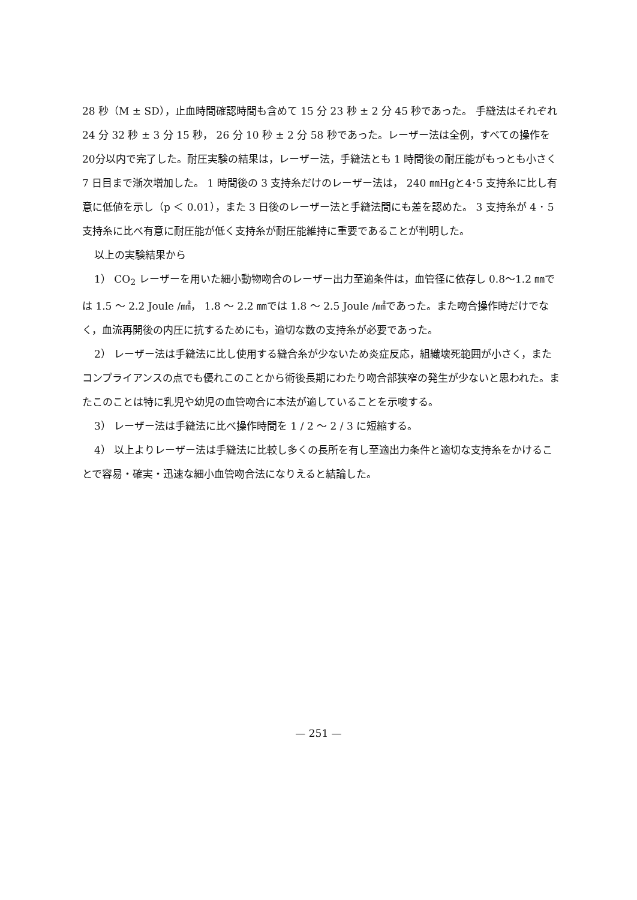28 秒（M ± SD），止血時間確認時間も含めて 15 分 23 秒 ± 2 分 45 秒であった。 手縫法はそれぞれ 24 分 32 秒 ± 3 分 15 秒， 26 分 10 秒 ± 2 分 58 秒であった。レーザー法は全例，すべての操作を20分以内で完了した。耐圧実験の結果は，レーザー法，手縫法とも 1 時間後の耐圧能がもっとも小さく 7 日目まで漸次増加した。 1 時間後の 3 支持糸だけのレーザー法は， 240 ㎜Hgと4･5 支持糸に比し有意に低値を示し（p ＜ 0.01），また 3 日後のレーザー法と手縫法間にも差を認めた。 3 支持糸が 4 ･ 5 支持糸に比べ有意に耐圧能が低く支持糸が耐圧能維持に重要であることが判明した。
以上の実験結果から
1） CO<sub>2</sub> レーザーを用いた細小動物吻合のレーザー出力至適条件は，血管径に依存し 0.8〜1.2 ㎜では 1.5 〜 2.2 Joule /㎟， 1.8 〜 2.2 ㎜では 1.8 〜 2.5 Joule /㎟であった。また吻合操作時だけでなく，血流再開後の内圧に抗するためにも，適切な数の支持糸が必要であった。
2） レーザー法は手縫法に比し使用する縫合糸が少ないため炎症反応，組織壊死範囲が小さく，またコンプライアンスの点でも優れこのことから術後長期にわたり吻合部狭窄の発生が少ないと思われた。またこのことは特に乳児や幼児の血管吻合に本法が適していることを示唆する。
3） レーザー法は手縫法に比べ操作時間を 1 / 2 〜 2 / 3 に短縮する。
4） 以上よりレーザー法は手縫法に比較し多くの長所を有し至適出力条件と適切な支持糸をかけることで容易・確実・迅速な細小血管吻合法になりえると結論した。
— 251 —